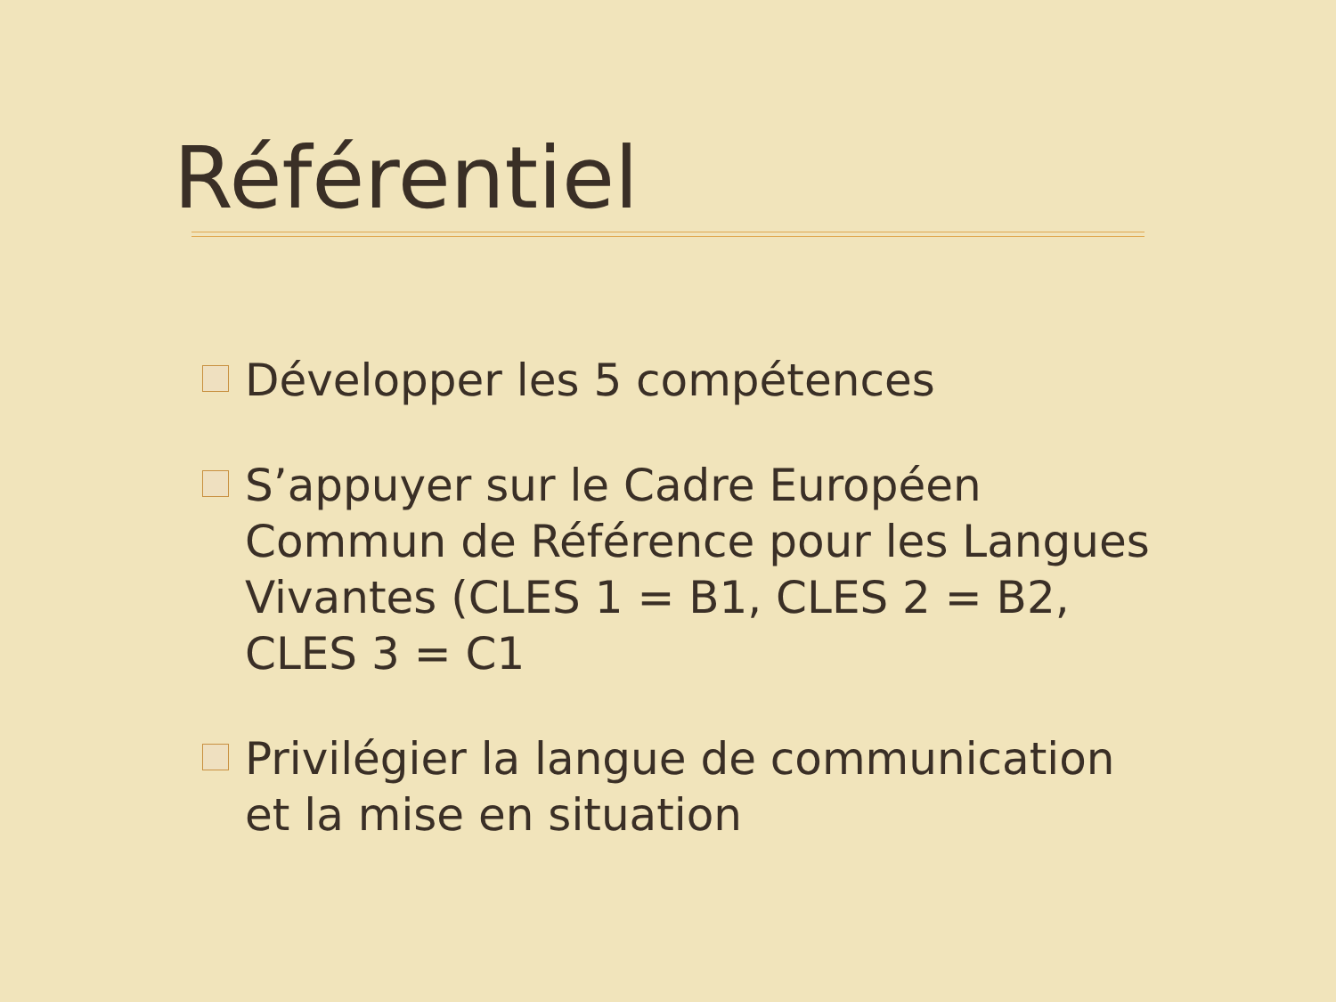Référentiel
Développer les 5 compétences
S’appuyer sur le Cadre Européen Commun de Référence pour les Langues Vivantes (CLES 1 = B1, CLES 2 = B2, CLES 3 = C1
Privilégier la langue de communication et la mise en situation